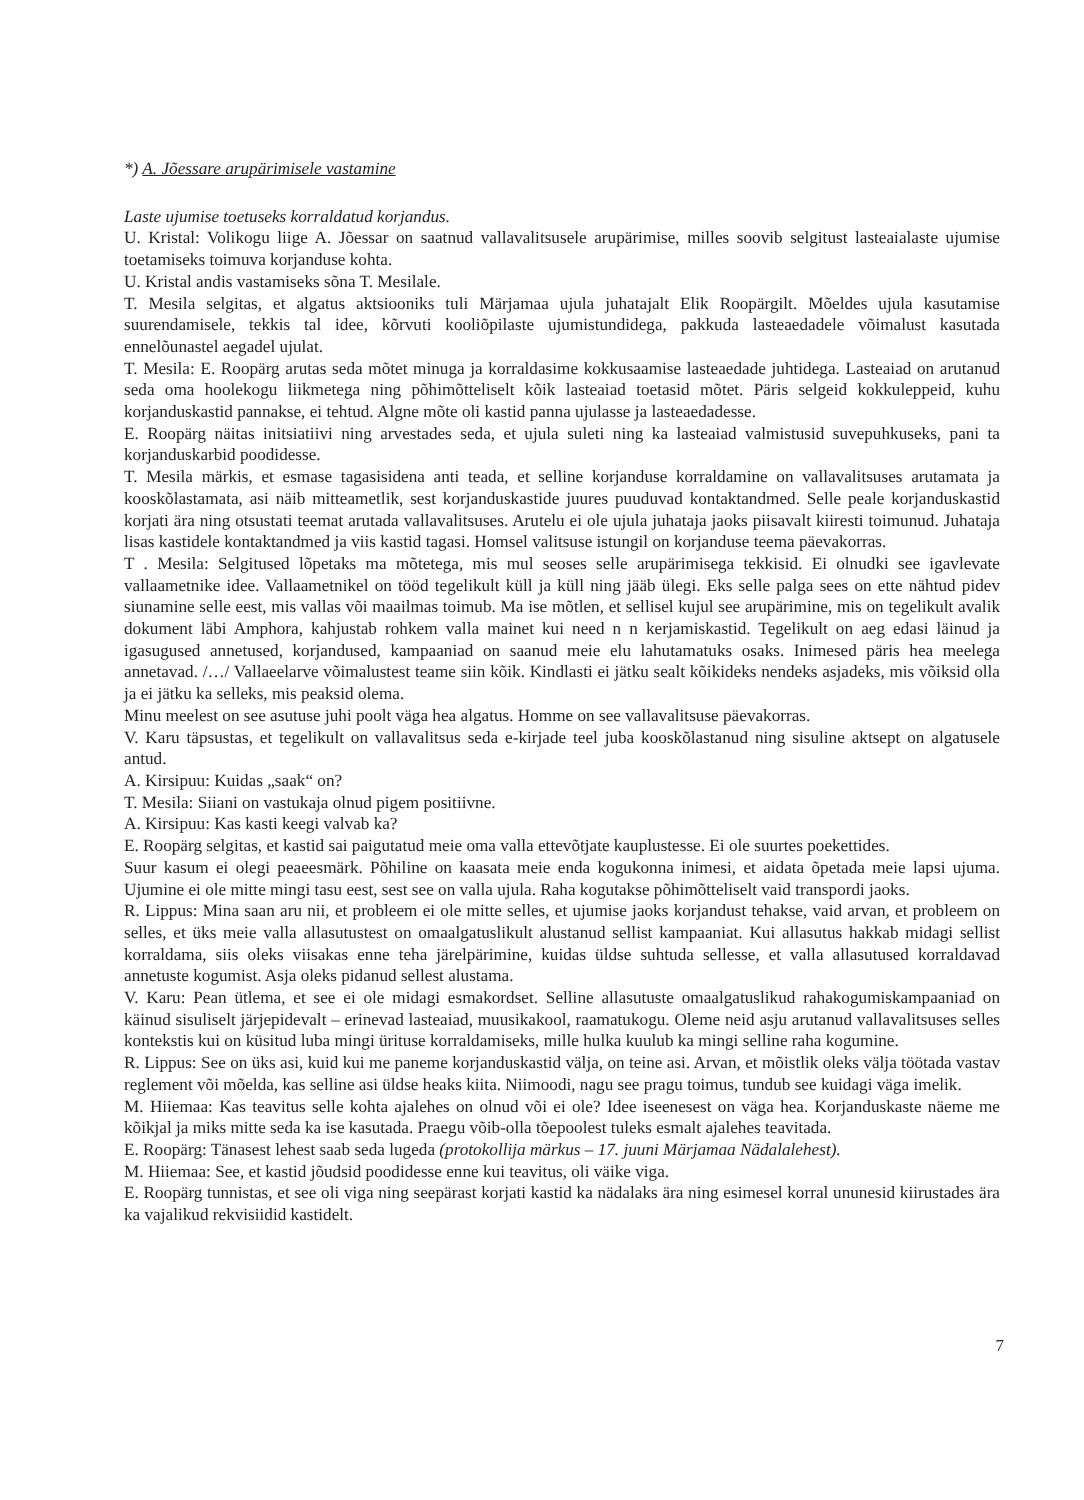*) A. Jõessare arupärimisele vastamine
Laste ujumise toetuseks korraldatud korjandus.
U. Kristal: Volikogu liige A. Jõessar on saatnud vallavalitsusele arupärimise, milles soovib selgitust lasteaialaste ujumise toetamiseks toimuva korjanduse kohta.
U. Kristal andis vastamiseks sõna T. Mesilale.
T. Mesila selgitas, et algatus aktsiooniks tuli Märjamaa ujula juhatajalt Elik Roopärgilt. Mõeldes ujula kasutamise suurendamisele, tekkis tal idee, kõrvuti kooliõpilaste ujumistundidega, pakkuda lasteaedadele võimalust kasutada ennelõunastel aegadel ujulat.
T. Mesila: E. Roopärg arutas seda mõtet minuga ja korraldasime kokkusaamise lasteaedade juhtidega. Lasteaiad on arutanud seda oma hoolekogu liikmetega ning põhimõtteliselt kõik lasteaiad toetasid mõtet. Päris selgeid kokkuleppeid, kuhu korjanduskastid pannakse, ei tehtud. Algne mõte oli kastid panna ujulasse ja lasteaedadesse.
E. Roopärg näitas initsiatiivi ning arvestades seda, et ujula suleti ning ka lasteaiad valmistusid suvepuhkuseks, pani ta korjanduskarbid poodidesse.
T. Mesila märkis, et esmase tagasisidena anti teada, et selline korjanduse korraldamine on vallavalitsuses arutamata ja kooskõlastamata, asi näib mitteametlik, sest korjanduskastide juures puuduvad kontaktandmed. Selle peale korjanduskastid korjati ära ning otsustati teemat arutada vallavalitsuses. Arutelu ei ole ujula juhataja jaoks piisavalt kiiresti toimunud. Juhataja lisas kastidele kontaktandmed ja viis kastid tagasi. Homsel valitsuse istungil on korjanduse teema päevakorras.
T . Mesila: Selgitused lõpetaks ma mõtetega, mis mul seoses selle arupärimisega tekkisid. Ei olnudki see igavlevate vallaametnike idee. Vallaametnikel on tööd tegelikult küll ja küll ning jääb ülegi. Eks selle palga sees on ette nähtud pidev siunamine selle eest, mis vallas või maailmas toimub. Ma ise mõtlen, et sellisel kujul see arupärimine, mis on tegelikult avalik dokument läbi Amphora, kahjustab rohkem valla mainet kui need n n kerjamiskastid. Tegelikult on aeg edasi läinud ja igasugused annetused, korjandused, kampaaniad on saanud meie elu lahutamatuks osaks. Inimesed päris hea meelega annetavad. /…/ Vallaeelarve võimalustest teame siin kõik. Kindlasti ei jätku sealt kõikideks nendeks asjadeks, mis võiksid olla ja ei jätku ka selleks, mis peaksid olema.
Minu meelest on see asutuse juhi poolt väga hea algatus. Homme on see vallavalitsuse päevakorras.
V. Karu täpsustas, et tegelikult on vallavalitsus seda e-kirjade teel juba kooskõlastanud ning sisuline aktsept on algatusele antud.
A. Kirsipuu: Kuidas „saak“ on?
T. Mesila: Siiani on vastukaja olnud pigem positiivne.
A. Kirsipuu: Kas kasti keegi valvab ka?
E. Roopärg selgitas, et kastid sai paigutatud meie oma valla ettevõtjate kauplustesse. Ei ole suurtes poekettides.
Suur kasum ei olegi peaeesmärk. Põhiline on kaasata meie enda kogukonna inimesi, et aidata õpetada meie lapsi ujuma. Ujumine ei ole mitte mingi tasu eest, sest see on valla ujula. Raha kogutakse põhimõtteliselt vaid transpordi jaoks.
R. Lippus: Mina saan aru nii, et probleem ei ole mitte selles, et ujumise jaoks korjandust tehakse, vaid arvan, et probleem on selles, et üks meie valla allasutustest on omaalgatuslikult alustanud sellist kampaaniat. Kui allasutus hakkab midagi sellist korraldama, siis oleks viisakas enne teha järelpärimine, kuidas üldse suhtuda sellesse, et valla allasutused korraldavad annetuste kogumist. Asja oleks pidanud sellest alustama.
V. Karu: Pean ütlema, et see ei ole midagi esmakordset. Selline allasutuste omaalgatuslikud rahakogumiskampaaniad on käinud sisuliselt järjepidevalt – erinevad lasteaiad, muusikakool, raamatukogu. Oleme neid asju arutanud vallavalitsuses selles kontekstis kui on küsitud luba mingi ürituse korraldamiseks, mille hulka kuulub ka mingi selline raha kogumine.
R. Lippus: See on üks asi, kuid kui me paneme korjanduskastid välja, on teine asi. Arvan, et mõistlik oleks välja töötada vastav reglement või mõelda, kas selline asi üldse heaks kiita. Niimoodi, nagu see pragu toimus, tundub see kuidagi väga imelik.
M. Hiiemaa: Kas teavitus selle kohta ajalehes on olnud või ei ole? Idee iseenesest on väga hea. Korjanduskaste näeme me kõikjal ja miks mitte seda ka ise kasutada. Praegu võib-olla tõepoolest tuleks esmalt ajalehes teavitada.
E. Roopärg: Tänasest lehest saab seda lugeda (protokollija märkus – 17. juuni Märjamaa Nädalalehest).
M. Hiiemaa: See, et kastid jõudsid poodidesse enne kui teavitus, oli väike viga.
E. Roopärg tunnistas, et see oli viga ning seepärast korjati kastid ka nädalaks ära ning esimesel korral ununesid kiirustades ära ka vajalikud rekvisiidid kastidelt.
7